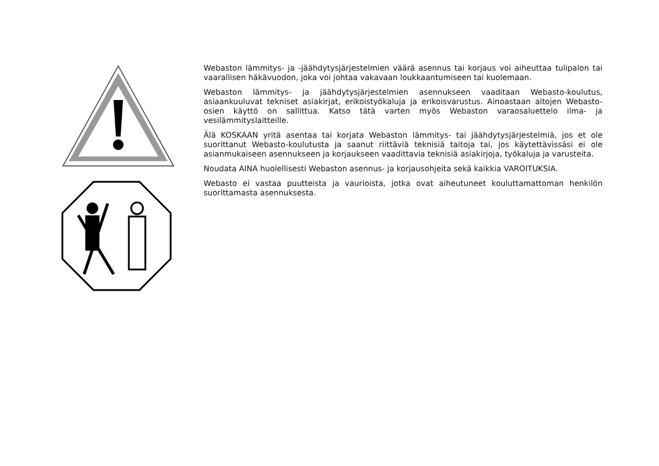Webaston lämmitys- ja -jäähdytysjärjestelmien väärä asennus tai korjaus voi aiheuttaa tulipalon tai vaarallisen häkävuodon, joka voi johtaa vakavaan loukkaantumiseen tai kuolemaan.
Webaston lämmitys- ja jäähdytysjärjestelmien asennukseen vaaditaan Webasto-koulutus, asiaankuuluvat tekniset asiakirjat, erikoistyökaluja ja erikoisvarustus. Ainoastaan aitojen Webasto-osien käyttö on sallittua. Katso tätä varten myös Webaston varaosaluettelo ilma- ja vesilämmityslaitteille.
Älä KOSKAAN yritä asentaa tai korjata Webaston lämmitys- tai jäähdytysjärjestelmiä, jos et ole suorittanut Webasto-koulutusta ja saanut riittäviä teknisiä taitoja tai, jos käytettävissäsi ei ole asianmukaiseen asennukseen ja korjaukseen vaadittavia teknisiä asiakirjoja, työkaluja ja varusteita.
Noudata AINA huolellisesti Webaston asennus- ja korjausohjeita sekä kaikkia VAROITUKSIA.
Webasto ei vastaa puutteista ja vaurioista, jotka ovat aiheutuneet kouluttamattoman henkilön suorittamasta asennuksesta.